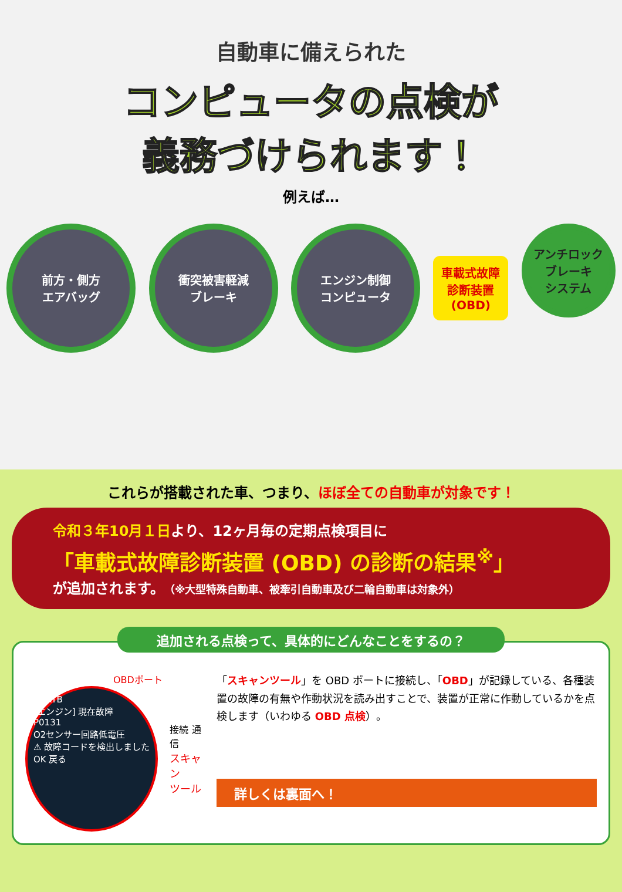自動車に備えられた
コンピュータの点検が
義務づけられます！
例えば…
前方・側方
エアバッグ
衝突被害軽減
ブレーキ
エンジン制御
コンピュータ
車載式故障
診断装置
(OBD)
アンチロック
ブレーキ
システム
これらが搭載された車、つまり、ほぼ全ての自動車が対象です！
令和３年10月１日より、12ヶ月毎の定期点検項目に
「車載式故障診断装置 (OBD) の診断の結果<sup>※</sup>」
が追加されます。（※大型特殊自動車、被牽引自動車及び二輪自動車は対象外）
追加される点検って、具体的にどんなことをするの？
OBDポート
SDRTB
[エンジン] 現在故障
P0131
O2センサー回路低電圧
⚠ 故障コードを検出しました
OK 戻る
接続 通信
スキャン
ツール
「スキャンツール」を OBD ポートに接続し、「OBD」が記録している、各種装置の故障の有無や作動状況を読み出すことで、装置が正常に作動しているかを点検します（いわゆる OBD 点検）。
詳しくは裏面へ！